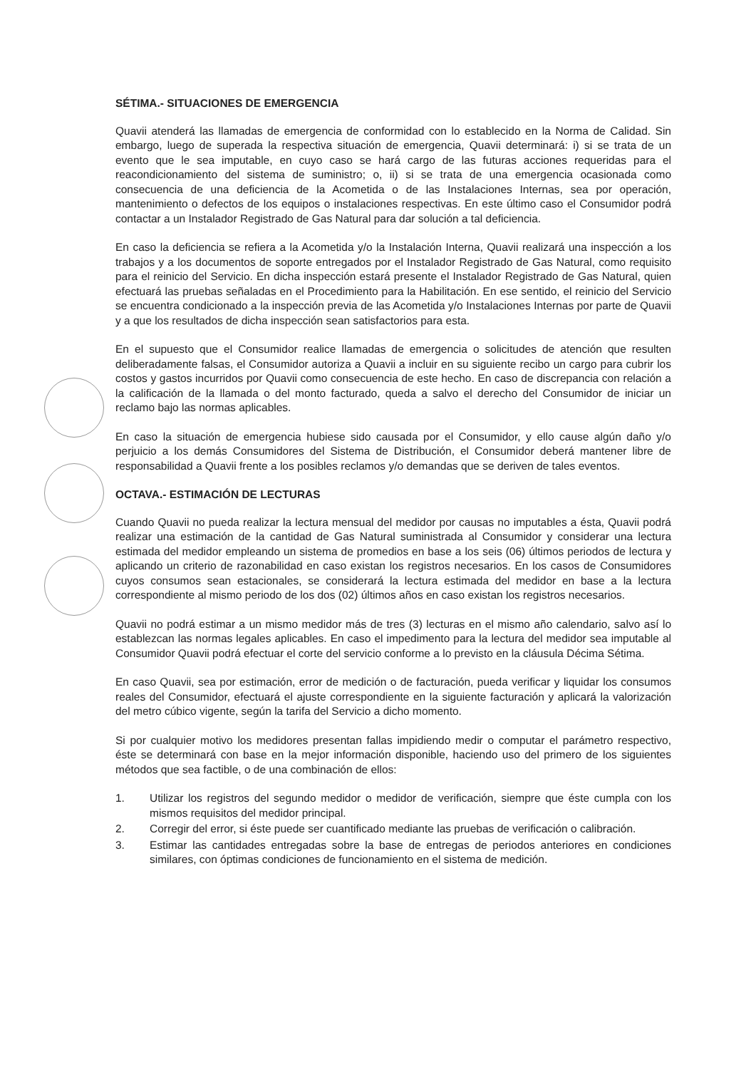SÉTIMA.- SITUACIONES DE EMERGENCIA
Quavii atenderá las llamadas de emergencia de conformidad con lo establecido en la Norma de Calidad. Sin embargo, luego de superada la respectiva situación de emergencia, Quavii determinará: i) si se trata de un evento que le sea imputable, en cuyo caso se hará cargo de las futuras acciones requeridas para el reacondicionamiento del sistema de suministro; o, ii) si se trata de una emergencia ocasionada como consecuencia de una deficiencia de la Acometida o de las Instalaciones Internas, sea por operación, mantenimiento o defectos de los equipos o instalaciones respectivas. En este último caso el Consumidor podrá contactar a un Instalador Registrado de Gas Natural para dar solución a tal deficiencia.
En caso la deficiencia se refiera a la Acometida y/o la Instalación Interna, Quavii realizará una inspección a los trabajos y a los documentos de soporte entregados por el Instalador Registrado de Gas Natural, como requisito para el reinicio del Servicio. En dicha inspección estará presente el Instalador Registrado de Gas Natural, quien efectuará las pruebas señaladas en el Procedimiento para la Habilitación. En ese sentido, el reinicio del Servicio se encuentra condicionado a la inspección previa de las Acometida y/o Instalaciones Internas por parte de Quavii y a que los resultados de dicha inspección sean satisfactorios para esta.
En el supuesto que el Consumidor realice llamadas de emergencia o solicitudes de atención que resulten deliberadamente falsas, el Consumidor autoriza a Quavii a incluir en su siguiente recibo un cargo para cubrir los costos y gastos incurridos por Quavii como consecuencia de este hecho. En caso de discrepancia con relación a la calificación de la llamada o del monto facturado, queda a salvo el derecho del Consumidor de iniciar un reclamo bajo las normas aplicables.
En caso la situación de emergencia hubiese sido causada por el Consumidor, y ello cause algún daño y/o perjuicio a los demás Consumidores del Sistema de Distribución, el Consumidor deberá mantener libre de responsabilidad a Quavii frente a los posibles reclamos y/o demandas que se deriven de tales eventos.
OCTAVA.- ESTIMACIÓN DE LECTURAS
Cuando Quavii no pueda realizar la lectura mensual del medidor por causas no imputables a ésta, Quavii podrá realizar una estimación de la cantidad de Gas Natural suministrada al Consumidor y considerar una lectura estimada del medidor empleando un sistema de promedios en base a los seis (06) últimos periodos de lectura y aplicando un criterio de razonabilidad en caso existan los registros necesarios. En los casos de Consumidores cuyos consumos sean estacionales, se considerará la lectura estimada del medidor en base a la lectura correspondiente al mismo periodo de los dos (02) últimos años en caso existan los registros necesarios.
Quavii no podrá estimar a un mismo medidor más de tres (3) lecturas en el mismo año calendario, salvo así lo establezcan las normas legales aplicables. En caso el impedimento para la lectura del medidor sea imputable al Consumidor Quavii podrá efectuar el corte del servicio conforme a lo previsto en la cláusula Décima Sétima.
En caso Quavii, sea por estimación, error de medición o de facturación, pueda verificar y liquidar los consumos reales del Consumidor, efectuará el ajuste correspondiente en la siguiente facturación y aplicará la valorización del metro cúbico vigente, según la tarifa del Servicio a dicho momento.
Si por cualquier motivo los medidores presentan fallas impidiendo medir o computar el parámetro respectivo, éste se determinará con base en la mejor información disponible, haciendo uso del primero de los siguientes métodos que sea factible, o de una combinación de ellos:
1. Utilizar los registros del segundo medidor o medidor de verificación, siempre que éste cumpla con los mismos requisitos del medidor principal.
2. Corregir del error, si éste puede ser cuantificado mediante las pruebas de verificación o calibración.
3. Estimar las cantidades entregadas sobre la base de entregas de periodos anteriores en condiciones similares, con óptimas condiciones de funcionamiento en el sistema de medición.